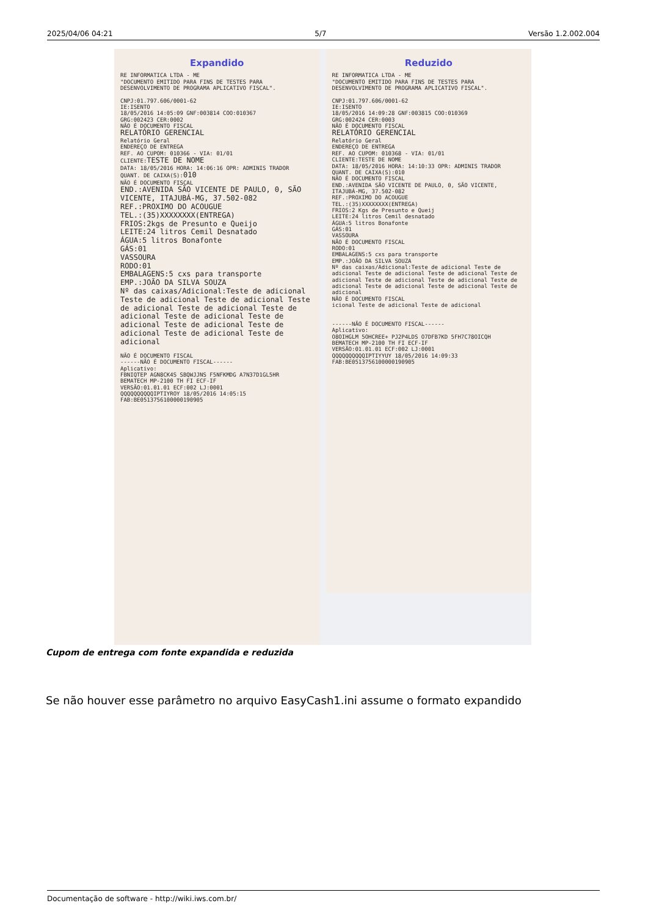2025/04/06 04:21 5/7 Versão 1.2.002.004
Expandido
RE INFORMATICA LTDA - ME "DOCUMENTO EMITIDO PARA FINS DE TESTES PARA DESENVOLVIMENTO DE PROGRAMA APLICATIVO FISCAL". CNPJ:01.797.606/0001-62 IE:ISENTO 18/05/2016 14:05:09 GNF:003814 COO:010367 GRG:002423 CER:0002 NÃO É DOCUMENTO FISCAL RELATÓRIO GERENCIAL Relatório Geral ENDEREÇO DE ENTREGA REF. AO CUPOM: 010366 - VIA: 01/01 CLIENTE:TESTE DE NOME DATA: 18/05/2016 HORA: 14:06:16 OPR: ADMINIS TRADOR QUANT. DE CAIXA(S):010 NÃO É DOCUMENTO FISCAL END.:AVENIDA SÃO VICENTE DE PAULO, 0, SÃO VICENTE, ITAJUBÁ-MG, 37.502-082 REF.:PROXIMO DO ACOUGUE TEL.:(35)XXXXXXXX(ENTREGA) FRIOS:2kgs de Presunto e Queijo LEITE:24 litros Cemil Desnatado ÁGUA:5 litros Bonafonte GÁS:01 VASSOURA RODO:01 EMBALAGENS:5 cxs para transporte EMP.:JOÃO DA SILVA SOUZA Nº das caixas/Adicional:Teste de adicional Teste de adicional Teste de adicional Teste de adicional Teste de adicional Teste de adicional Teste de adicional Teste de adicional Teste de adicional Teste de adicional Teste de adicional Teste de adicional NÃO É DOCUMENTO FISCAL ------NÃO É DOCUMENTO FISCAL------ Aplicativo: FBNIQTEP AGN8CK4S SBQWJJNS F5NFKMDG A7N37D1GL5HR BEMATECH MP-2100 TH FI ECF-IF VERSÃO:01.01.01 ECF:002 LJ:0001 QQQQQQQQQQIPTIYROY 18/05/2016 14:05:15 FAB:BE0513756100000190905
Reduzido
RE INFORMATICA LTDA - ME "DOCUMENTO EMITIDO PARA FINS DE TESTES PARA DESENVOLVIMENTO DE PROGRAMA APLICATIVO FISCAL". CNPJ:01.797.606/0001-62 IE:ISENTO 18/05/2016 14:09:28 GNF:003815 COO:010369 GRG:002424 CER:0003 NÃO É DOCUMENTO FISCAL RELATÓRIO GERENCIAL Relatório Geral ENDEREÇO DE ENTREGA REF. AO CUPOM: 010368 - VIA: 01/01 CLIENTE:TESTE DE NOME DATA: 18/05/2016 HORA: 14:10:33 OPR: ADMINIS TRADOR QUANT. DE CAIXA(S):010 NÃO É DOCUMENTO FISCAL END.:AVENIDA SÃO VICENTE DE PAULO, 0, SÃO VICENTE, ITAJUBÁ-MG, 37.502-082 REF.:PROXIMO DO ACOUGUE TEL.:(35)XXXXXXXX(ENTREGA) FRIOS:2 Kgs de Presunto e Queij LEITE:24 litros Cemil desnatado ÁGUA:5 litros Bonafonte GÁS:01 VASSOURA NÃO É DOCUMENTO FISCAL RODO:01 EMBALAGENS:5 cxs para transporte EMP.:JOÃO DA SILVA SOUZA Nº das caixas/Adicional:Teste de adicional Teste de adicional Teste de adicional Teste de adicional Teste de adicional Teste de adicional Teste de adicional Teste de adicional Teste de adicional Teste de adicional Teste de adicional NÃO É DOCUMENTO FISCAL icional Teste de adicional Teste de adicional ------NÃO É DOCUMENTO FISCAL------ Aplicativo: O8OIHGLM 5OHCREE+ PJ2P4LDS O7DFB7KD 5FH7C78OICQH BEMATECH MP-2100 TH FI ECF-IF VERSÃO:01.01.01 ECF:002 LJ:0001 QQQQQQQQQQIPTIYYUY 18/05/2016 14:09:33 FAB:BE0513756100000190905
Cupom de entrega com fonte expandida e reduzida
Se não houver esse parâmetro no arquivo EasyCash1.ini assume o formato expandido
Documentação de software - http://wiki.iws.com.br/